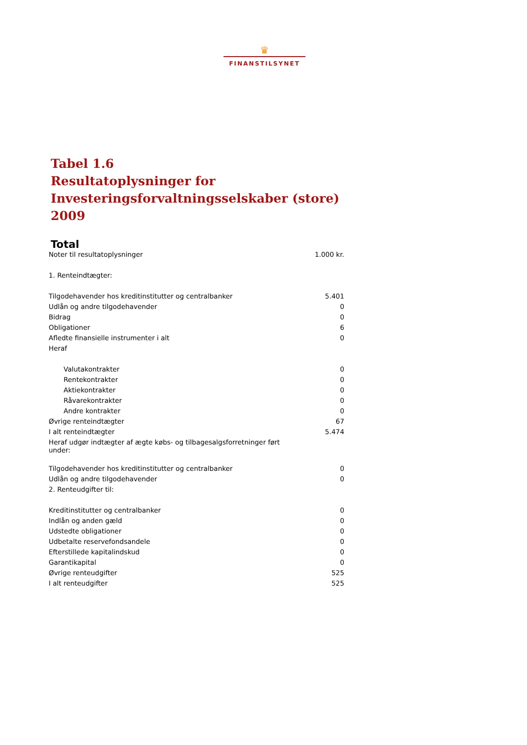♛
FINANSTILSYNET
Tabel 1.6
Resultatoplysninger for
Investeringsforvaltningsselskaber (store)
2009
Total
| Noter til resultatoplysninger | 1.000 kr. |
| 1. Renteindtægter: | |
| Tilgodehavender hos kreditinstitutter og centralbanker | 5.401 |
| Udlån og andre tilgodehavender | 0 |
| Bidrag | 0 |
| Obligationer | 6 |
| Afledte finansielle instrumenter i alt | 0 |
| Heraf | |
| Valutakontrakter | 0 |
| Rentekontrakter | 0 |
| Aktiekontrakter | 0 |
| Råvarekontrakter | 0 |
| Andre kontrakter | 0 |
| Øvrige renteindtægter | 67 |
| I alt renteindtægter | 5.474 |
| Heraf udgør indtægter af ægte købs- og tilbagesalgsforretninger ført under: | |
| Tilgodehavender hos kreditinstitutter og centralbanker | 0 |
| Udlån og andre tilgodehavender | 0 |
| 2. Renteudgifter til: | |
| Kreditinstitutter og centralbanker | 0 |
| Indlån og anden gæld | 0 |
| Udstedte obligationer | 0 |
| Udbetalte reservefondsandele | 0 |
| Efterstillede kapitalindskud | 0 |
| Garantikapital | 0 |
| Øvrige renteudgifter | 525 |
| I alt renteudgifter | 525 |